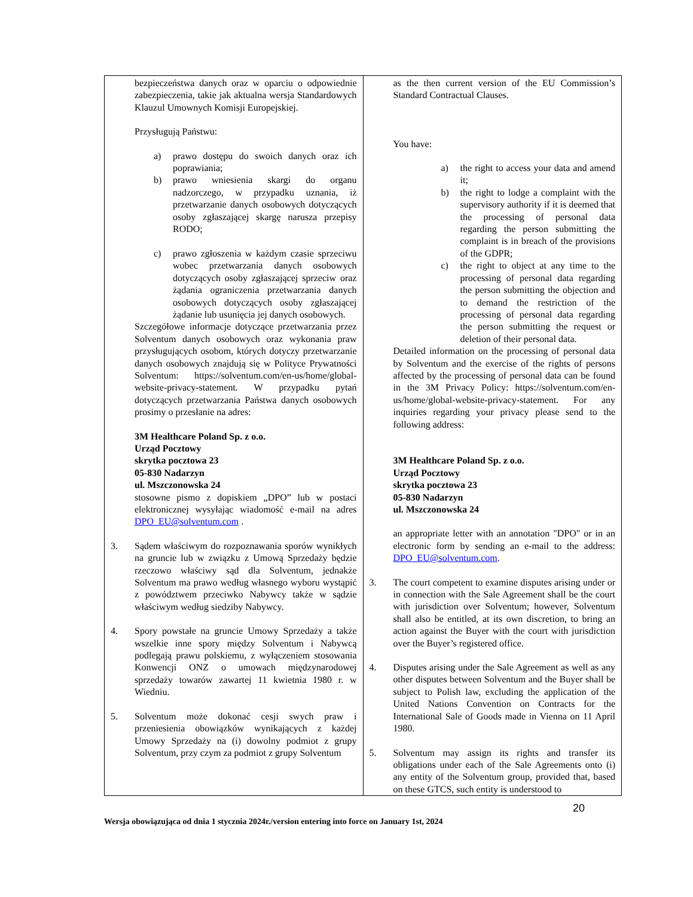| bezpieczeństwa danych oraz w oparciu o odpowiednie zabezpieczenia, takie jak aktualna wersja Standardowych Klauzul Umownych Komisji Europejskiej. Przysługują Państwu: a) prawo dostępu do swoich danych oraz ich poprawiania; b) prawo wniesienia skargi do organu nadzorczego, w przypadku uznania, iż przetwarzanie danych osobowych dotyczących osoby zgłaszającej skargę narusza przepisy RODO; c) prawo zgłoszenia w każdym czasie sprzeciwu wobec przetwarzania danych osobowych dotyczących osoby zgłaszającej sprzeciw oraz żądania ograniczenia przetwarzania danych osobowych dotyczących osoby zgłaszającej żądanie lub usunięcia jej danych osobowych. Szczegółowe informacje dotyczące przetwarzania przez Solventum danych osobowych oraz wykonania praw przysługujących osobom, których dotyczy przetwarzanie danych osobowych znajdują się w Polityce Prywatności Solventum: https://solventum.com/en-us/home/global-website-privacy-statement. W przypadku pytań dotyczących przetwarzania Państwa danych osobowych prosimy o przesłanie na adres: 3M Healthcare Poland Sp. z o.o. Urząd Pocztowy skrytka pocztowa 23 05-830 Nadarzyn ul. Mszczonowska 24 stosowne pismo z dopiskiem „DPO” lub w postaci elektronicznej wysyłając wiadomość e-mail na adres DPO_EU@solventum.com . 3. Sądem właściwym do rozpoznawania sporów wynikłych na gruncie lub w związku z Umową Sprzedaży będzie rzeczowo właściwy sąd dla Solventum, jednakże Solventum ma prawo według własnego wyboru wystąpić z powództwem przeciwko Nabywcy także w sądzie właściwym według siedziby Nabywcy. 4. Spory powstałe na gruncie Umowy Sprzedaży a także wszelkie inne spory między Solventum i Nabywcą podlegają prawu polskiemu, z wyłączeniem stosowania Konwencji ONZ o umowach międzynarodowej sprzedaży towarów zawartej 11 kwietnia 1980 r. w Wiedniu. 5. Solventum może dokonać cesji swych praw i przeniesienia obowiązków wynikających z każdej Umowy Sprzedaży na (i) dowolny podmiot z grupy Solventum, przy czym za podmiot z grupy Solventum | as the then current version of the EU Commission’s Standard Contractual Clauses. You have: a) the right to access your data and amend it; b) the right to lodge a complaint with the supervisory authority if it is deemed that the processing of personal data regarding the person submitting the complaint is in breach of the provisions of the GDPR; c) the right to object at any time to the processing of personal data regarding the person submitting the objection and to demand the restriction of the processing of personal data regarding the person submitting the request or deletion of their personal data. Detailed information on the processing of personal data by Solventum and the exercise of the rights of persons affected by the processing of personal data can be found in the 3M Privacy Policy: https://solventum.com/en-us/home/global-website-privacy-statement. For any inquiries regarding your privacy please send to the following address: 3M Healthcare Poland Sp. z o.o. Urząd Pocztowy skrytka pocztowa 23 05-830 Nadarzyn ul. Mszczonowska 24 an appropriate letter with an annotation "DPO" or in an electronic form by sending an e-mail to the address: DPO_EU@solventum.com . 3. The court competent to examine disputes arising under or in connection with the Sale Agreement shall be the court with jurisdiction over Solventum; however, Solventum shall also be entitled, at its own discretion, to bring an action against the Buyer with the court with jurisdiction over the Buyer’s registered office. 4. Disputes arising under the Sale Agreement as well as any other disputes between Solventum and the Buyer shall be subject to Polish law, excluding the application of the United Nations Convention on Contracts for the International Sale of Goods made in Vienna on 11 April 1980. 5. Solventum may assign its rights and transfer its obligations under each of the Sale Agreements onto (i) any entity of the Solventum group, provided that, based on these GTCS, such entity is understood to |
20
Wersja obowiązująca od dnia 1 stycznia 2024r./version entering into force on January 1st, 2024